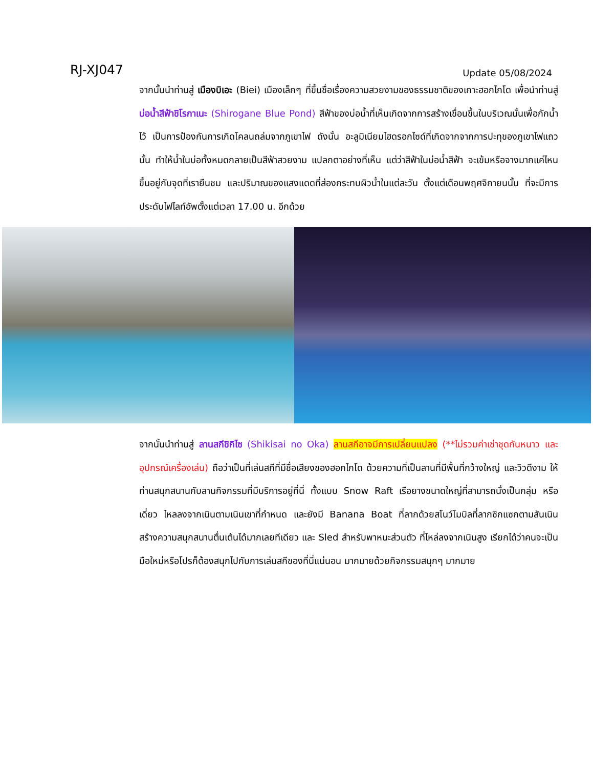RJ-XJ047
Update 05/08/2024
จากนั้นนำท่านสู่ เมืองบิเอะ (Biei) เมืองเล็กๆ ที่ขึ้นชื่อเรื่องความสวยงามของธรรมชาติของเกาะฮอกไกโด เพื่อนำท่านสู่ บ่อน้ำสีฟ้าชิโรกาเนะ (Shirogane Blue Pond) สีฟ้าของบ่อน้ำที่เห็นเกิดจากการสร้างเขื่อนขึ้นในบริเวณนั้นเพื่อกักน้ำไว้ เป็นการป้องกันการเกิดโคลนถล่มจากภูเขาไฟ ดังนั้น อะลูมิเนียมไฮดรอกไซด์ที่เกิดจากจากการปะทุของภูเขาไฟแถวนั้น ทำให้น้ำในบ่อทั้งหมดกลายเป็นสีฟ้าสวยงาม แปลกตาอย่างที่เห็น แต่ว่าสีฟ้าในบ่อน้ำสีฟ้า จะเข้มหรือจางมากแค่ไหน ขึ้นอยู่กับจุดที่เรายืนชม และปริมาณของแสงแดดที่ส่องกระทบผิวน้ำในแต่ละวัน ตั้งแต่เดือนพฤศจิกายนนั้น ที่จะมีการประดับไฟไลท์อัพตั้งแต่เวลา 17.00 น. อีกด้วย
จากนั้นนำท่านสู่ ลานสกีชิกิไซ (Shikisai no Oka) ลานสกีอาจมีการเปลี่ยนแปลง (**ไม่รวมค่าเช่าชุดกันหนาว และอุปกรณ์เครื่องเล่น) ถือว่าเป็นที่เล่นสกีที่มีชื่อเสียงของฮอกไกโด ด้วยความที่เป็นลานที่มีพื้นที่กว้างใหญ่ และวิวดีงาม ให้ท่านสนุกสนานกับลานกิจกรรมที่มีบริการอยู่ที่นี่ ทั้งแบบ Snow Raft เรือยางขนาดใหญ่ที่สามารถนั่งเป็นกลุ่ม หรือเดี่ยว ไหลลงจากเนินตามเนินเขาที่กำหนด และยังมี Banana Boat ที่ลากด้วยสโนว์โมบิลที่ลากซิกแซกตามสันเนิน สร้างความสนุกสนานตื่นเต้นได้มากเลยทีเดียว และ Sled สำหรับพาหนะส่วนตัว ที่ไหล่ลงจากเนินสูง เรียกได้ว่าคนจะเป็นมือใหม่หรือโปรก็ต้องสนุกไปกับการเล่นสกีของที่นี่แน่นอน มากมายด้วยกิจกรรมสนุกๆ มากมาย